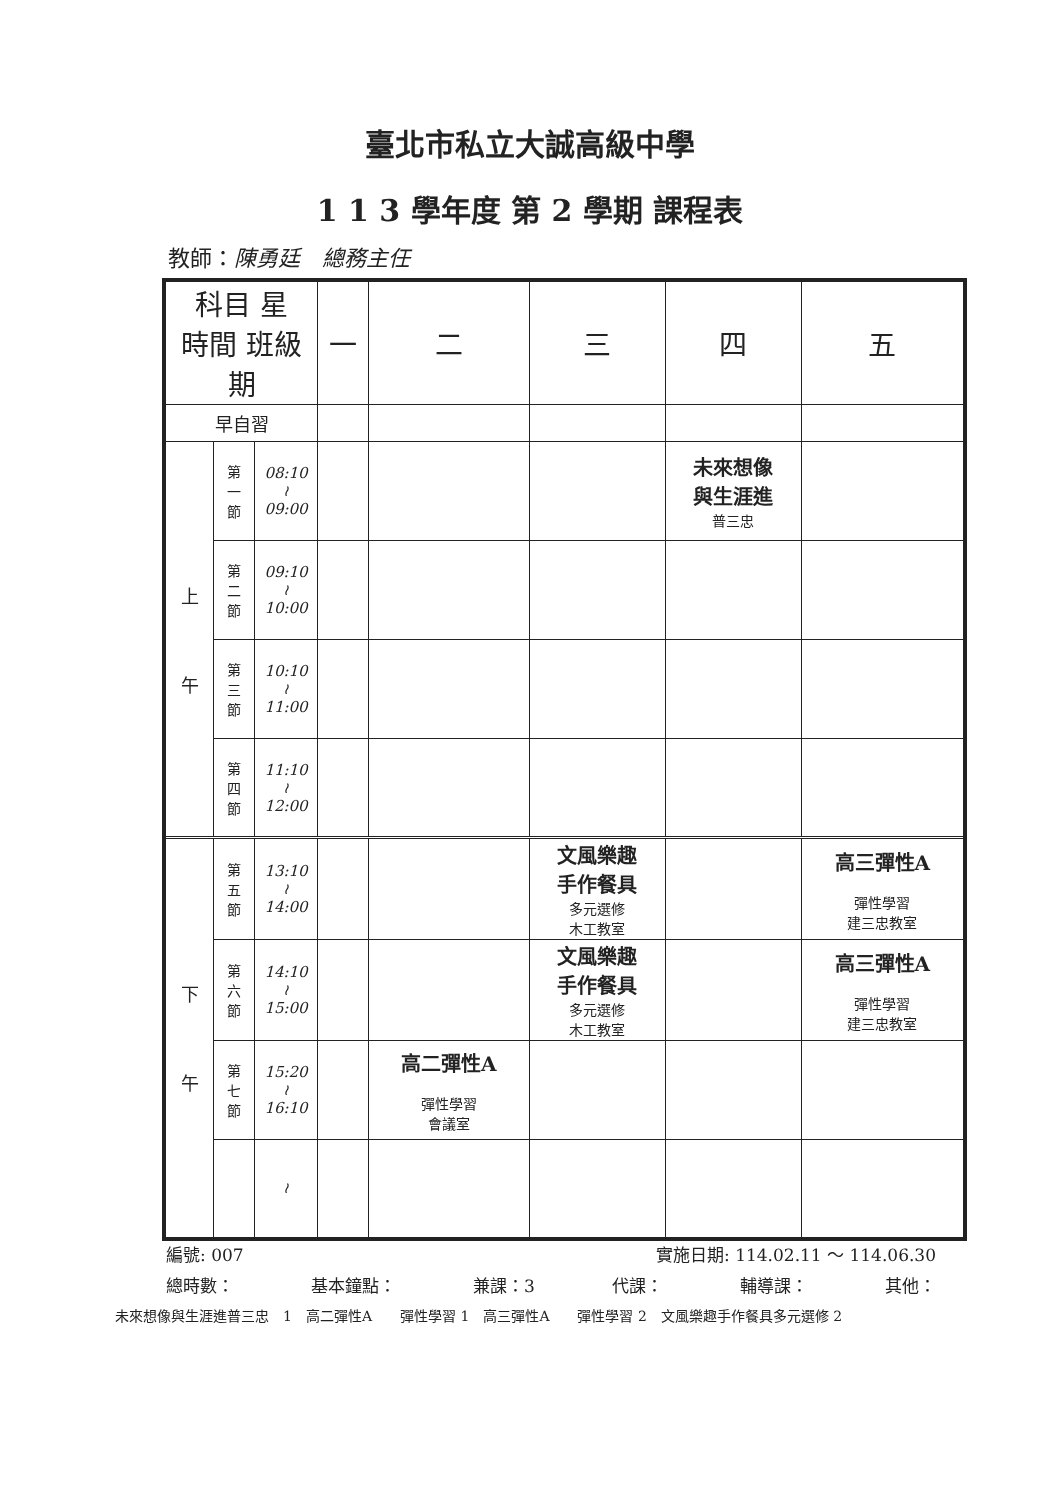臺北市私立大誠高級中學
1 1 3 學年度 第 2 學期 課程表
教師：陳勇廷　總務主任
| 科目 星 時間 班級 期 | | | 一 | 二 | 三 | 四 | 五 |
| --- | --- | --- | --- | --- | --- | --- | --- |
| 早自習 | | | | | | | |
| 上 午 | 第 一 節 | 08:10 ≀ 09:00 | | | | 未來想像 與生涯進 普三忠 | |
| | 第 二 節 | 09:10 ≀ 10:00 | | | | | |
| | 第 三 節 | 10:10 ≀ 11:00 | | | | | |
| | 第 四 節 | 11:10 ≀ 12:00 | | | | | |
| 下 午 | 第 五 節 | 13:10 ≀ 14:00 | | | 文風樂趣 手作餐具 多元選修 木工教室 | | 高三彈性A 彈性學習 建三忠教室 |
| | 第 六 節 | 14:10 ≀ 15:00 | | | 文風樂趣 手作餐具 多元選修 木工教室 | | 高三彈性A 彈性學習 建三忠教室 |
| | 第 七 節 | 15:20 ≀ 16:10 | | 高二彈性A 彈性學習 會議室 | | | |
| | | ≀ | | | | | |
編號: 007 實施日期: 114.02.11 ～ 114.06.30
總時數： 基本鐘點： 兼課：3 代課： 輔導課： 其他：
未來想像與生涯進普三忠　1　高二彈性A　　彈性學習 1　高三彈性A　　彈性學習 2　文風樂趣手作餐具多元選修 2